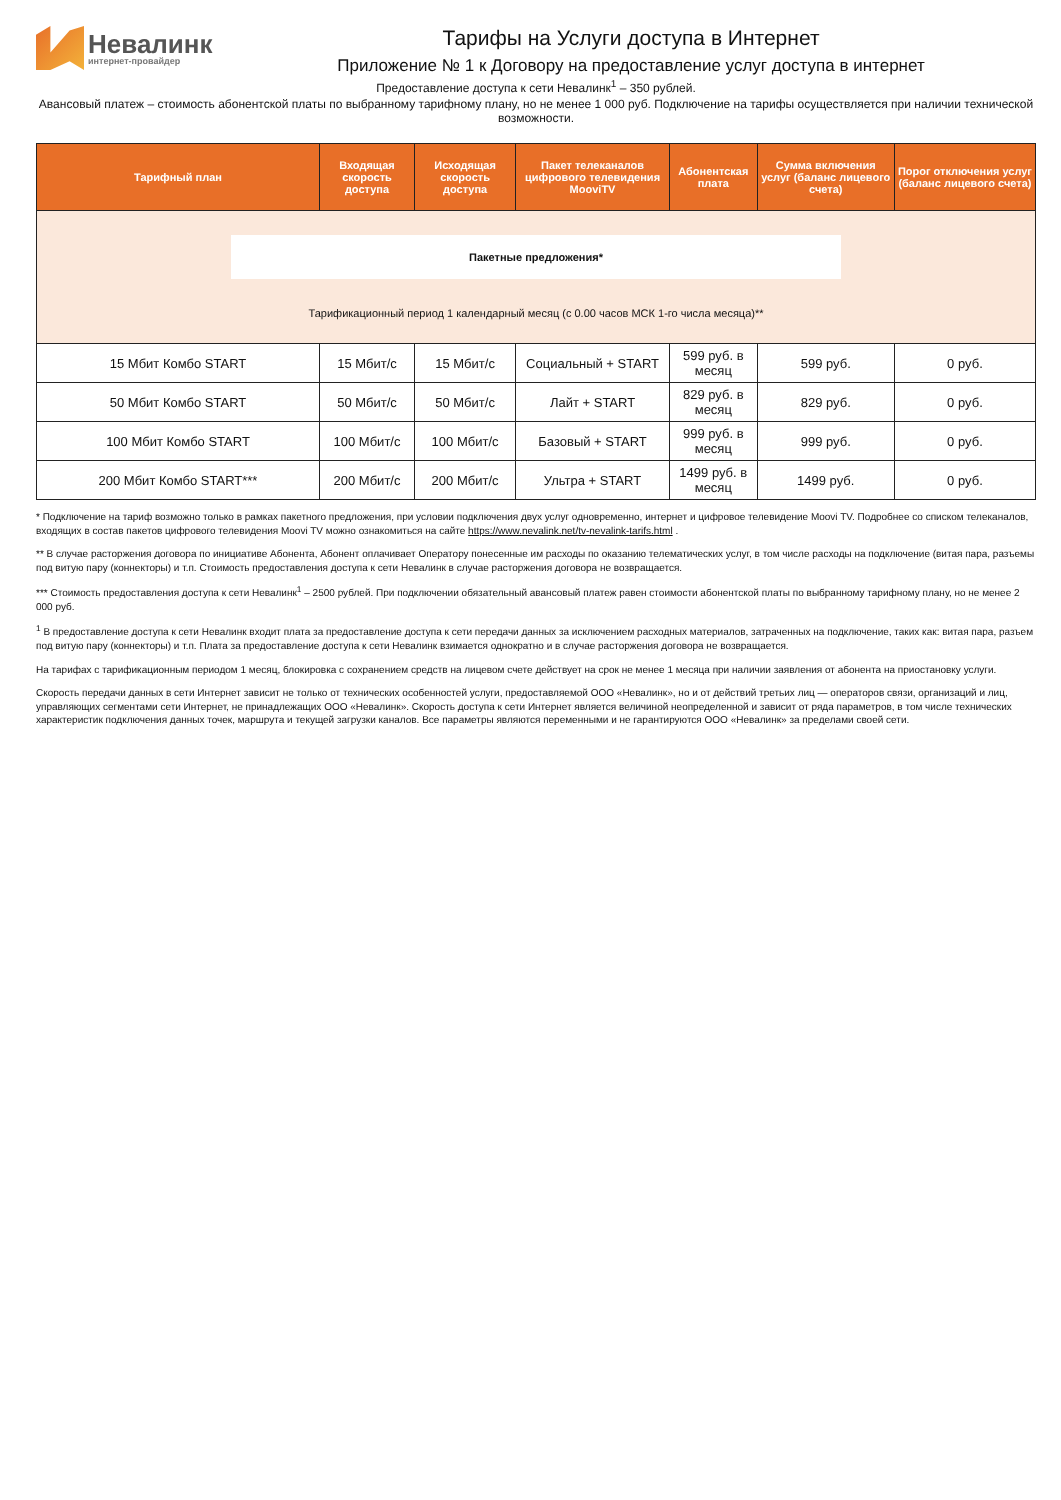Невалинк
интернет-провайдер
Тарифы на Услуги доступа в Интернет
Приложение № 1 к Договору на предоставление услуг доступа в интернет
Предоставление доступа к сети Невалинк<sup>1</sup> – 350 рублей.
Авансовый платеж – стоимость абонентской платы по выбранному тарифному плану, но не менее 1 000 руб. Подключение на тарифы осуществляется при наличии технической возможности.
| Тарифный план | Входящая скорость доступа | Исходящая скорость доступа | Пакет телеканалов цифрового телевидения MooviTV | Абонентская плата | Сумма включения услуг (баланс лицевого счета) | Порог отключения услуг (баланс лицевого счета) |
| --- | --- | --- | --- | --- | --- | --- |
| Пакетные предложения* Тарификационный период 1 календарный месяц (с 0.00 часов МСК 1-го числа месяца)** | | | | | | |
| 15 Мбит Комбо START | 15 Мбит/с | 15 Мбит/с | Социальный + START | 599 руб. в месяц | 599 руб. | 0 руб. |
| 50 Мбит Комбо START | 50 Мбит/с | 50 Мбит/с | Лайт + START | 829 руб. в месяц | 829 руб. | 0 руб. |
| 100 Мбит Комбо START | 100 Мбит/с | 100 Мбит/с | Базовый + START | 999 руб. в месяц | 999 руб. | 0 руб. |
| 200 Мбит Комбо START*** | 200 Мбит/с | 200 Мбит/с | Ультра + START | 1499 руб. в месяц | 1499 руб. | 0 руб. |
* Подключение на тариф возможно только в рамках пакетного предложения, при условии подключения двух услуг одновременно, интернет и цифровое телевидение Moovi TV. Подробнее со списком телеканалов, входящих в состав пакетов цифрового телевидения Moovi TV можно ознакомиться на сайте https://www.nevalink.net/tv-nevalink-tarifs.html .
** В случае расторжения договора по инициативе Абонента, Абонент оплачивает Оператору понесенные им расходы по оказанию телематических услуг, в том числе расходы на подключение (витая пара, разъемы под витую пару (коннекторы) и т.п. Стоимость предоставления доступа к сети Невалинк в случае расторжения договора не возвращается.
*** Стоимость предоставления доступа к сети Невалинк<sup>1</sup> – 2500 рублей. При подключении обязательный авансовый платеж равен стоимости абонентской платы по выбранному тарифному плану, но не менее 2 000 руб.
<sup>1</sup> В предоставление доступа к сети Невалинк входит плата за предоставление доступа к сети передачи данных за исключением расходных материалов, затраченных на подключение, таких как: витая пара, разъем под витую пару (коннекторы) и т.п. Плата за предоставление доступа к сети Невалинк взимается однократно и в случае расторжения договора не возвращается.
На тарифах с тарификационным периодом 1 месяц, блокировка с сохранением средств на лицевом счете действует на срок не менее 1 месяца при наличии заявления от абонента на приостановку услуги.
Скорость передачи данных в сети Интернет зависит не только от технических особенностей услуги, предоставляемой ООО «Невалинк», но и от действий третьих лиц — операторов связи, организаций и лиц, управляющих сегментами сети Интернет, не принадлежащих ООО «Невалинк». Скорость доступа к сети Интернет является величиной неопределенной и зависит от ряда параметров, в том числе технических характеристик подключения данных точек, маршрута и текущей загрузки каналов. Все параметры являются переменными и не гарантируются ООО «Невалинк» за пределами своей сети.